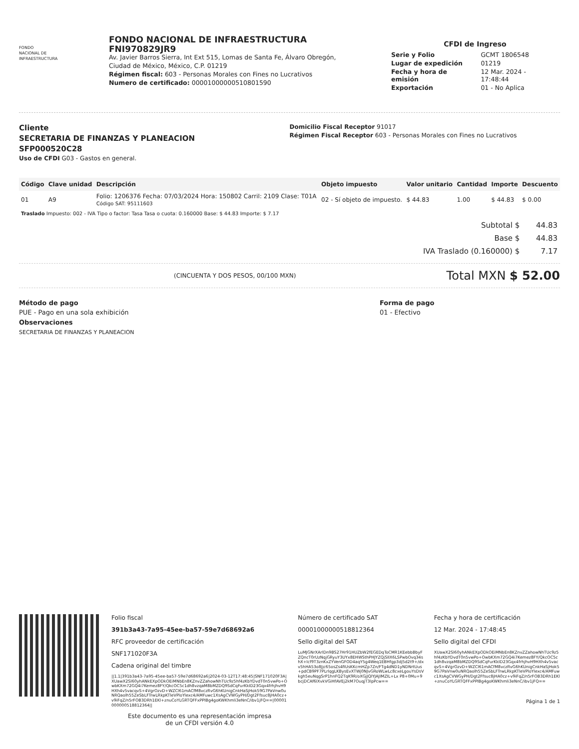FONDO
NACIONAL DE
INFRAESTRUCTURA
FONDO NACIONAL DE INFRAESTRUCTURA
FNI970829JR9
Av. Javier Barros Sierra, Int Ext 515, Lomas de Santa Fe, Álvaro Obregón,
Ciudad de México, México, C.P. 01219
Régimen fiscal: 603 - Personas Morales con Fines no Lucrativos
Numero de certificado: 00001000000510801590
CFDI de Ingreso
| Serie y Folio | GCMT 1806548 |
| Lugar de expedición | 01219 |
| Fecha y hora de emisión | 12 Mar. 2024 - 17:48:44 |
| Exportación | 01 - No Aplica |
Cliente
SECRETARIA DE FINANZAS Y PLANEACION
SFP000520C28
Uso de CFDI G03 - Gastos en general.
Domicilio Fiscal Receptor 91017
Régimen Fiscal Receptor 603 - Personas Morales con Fines no Lucrativos
| Código | Clave unidad | Descripción | Objeto impuesto | Valor unitario | Cantidad | Importe | Descuento |
| --- | --- | --- | --- | --- | --- | --- | --- |
| 01 | A9 | Folio: 1206376 Fecha: 07/03/2024 Hora: 150802 Carril: 2109 Clase: T01A Código SAT: 95111603 | 02 - Sí objeto de impuesto. | $ 44.83 | 1.00 | $ 44.83 | $ 0.00 |
| Traslado Impuesto: 002 - IVA Tipo o factor: Tasa Tasa o cuota: 0.160000 Base: $ 44.83 Importe: $ 7.17 | | | | | | | |
| Subtotal $ | 44.83 |
| Base $ | 44.83 |
| IVA Traslado (0.160000) $ | 7.17 |
(CINCUENTA Y DOS PESOS, 00/100 MXN) Total MXN $ 52.00
Método de pago
PUE - Pago en una sola exhibición
Observaciones
SECRETARIA DE FINANZAS Y PLANEACION
Forma de pago
01 - Efectivo
Folio fiscal
391b3a43-7a95-45ee-ba57-59e7d68692a6
RFC proveedor de certificación
SNF171020F3A
Cadena original del timbre
||1.1|391b3a43-7a95-45ee-ba57-59e7d68692a6|2024-03-12T17:48:45|SNF171020F3A|XUawX2Sl60yhANkEXpODkOEiMNbEn8KZnvZZahowNhTUc9z5hf4zKbYDvdT0n5vwPo+OwbKXm72GQ4i7Kemez8FY/QkcOC5c1dh8vzqaM8bMZDQ9SdCqFurKkID23Gqx4frhjhvH9HXh4v5vacqvS+4VgrOzvD+WZCl61mACfM8vczRvG6hKUnigCnkHaSjHok59G7PaVnw0uNRQaolh55ZeSbLFTrwLRkpKTleVPloYlexc4/AMFuwc1XsAgCVWGyPH/Dgt2Ffsuc8jHA0cz+v9iFqZ/n5rFOB3DRh1EKl+znuCoYLGRTQFFxPPIBg4goKWKhmli3eNnC/ibv1jFQ==|00001000000518812364||
Este documento es una representación impresa
de un CFDI versión 4.0
Número de certificado SAT
00001000000518812364
Sello digital del SAT
LuMJGNrXArlDn9BS27Hr91HUZbW2fEGEDqToCMR1KEebbBbyFZQncT0rUzNqjGRyuY3UYx8EHWSthPHJYZQjSlIX6LSPwbOvq34shX+lcf9T3znKxZYVenGFOD4aqY5g4Weq1EBHfgp3dj5d2t9+/dxv5hHA53o8Jjc65osZs4fiUsKKcmHZp7Zn/FTg4dND1yNDNrtUus+pdCB9PF7PLrlqgLKBysEvXTWj0NJvGRoWLwLc8cxeLgouYsDsVkgh5euNqgSrP1hnFQ2TqK9R/oXGjJQlYJAJIMZIL+Lx P8+0Mu+9bcjDCAf6lXvkVGiHfAVEj2kM7OuqjT3lpPcw==
Fecha y hora de certificación
12 Mar. 2024 - 17:48:45
Sello digital del CFDI
XUawX2Sl60yhANkEXpODkOEiMNbEn8KZnvZZahowNhTUc9z5hf4zKbYDvdT0n5vwPo+OwbKXm72GQ4i7Kemez8FY/QkcOC5c1dh8vzqaM8bMZDQ9SdCqFurKkID23Gqx4frhjhvH9HXh4v5vacqvS+4VgrOzvD+WZCl61mACfM8vczRvG6hKUnigCnkHaSjHok59G7PaVnw0uNRQaolh55ZeSbLFTrwLRkpKTleVPloYlexc4/AMFuwc1XsAgCVWGyPH/Dgt2Ffsuc8jHA0cz+v9iFqZ/n5rFOB3DRh1EKl+znuCoYLGRTQFFxPPIBg4goKWKhmli3eNnC/ibv1jFQ==
Página 1 de 1